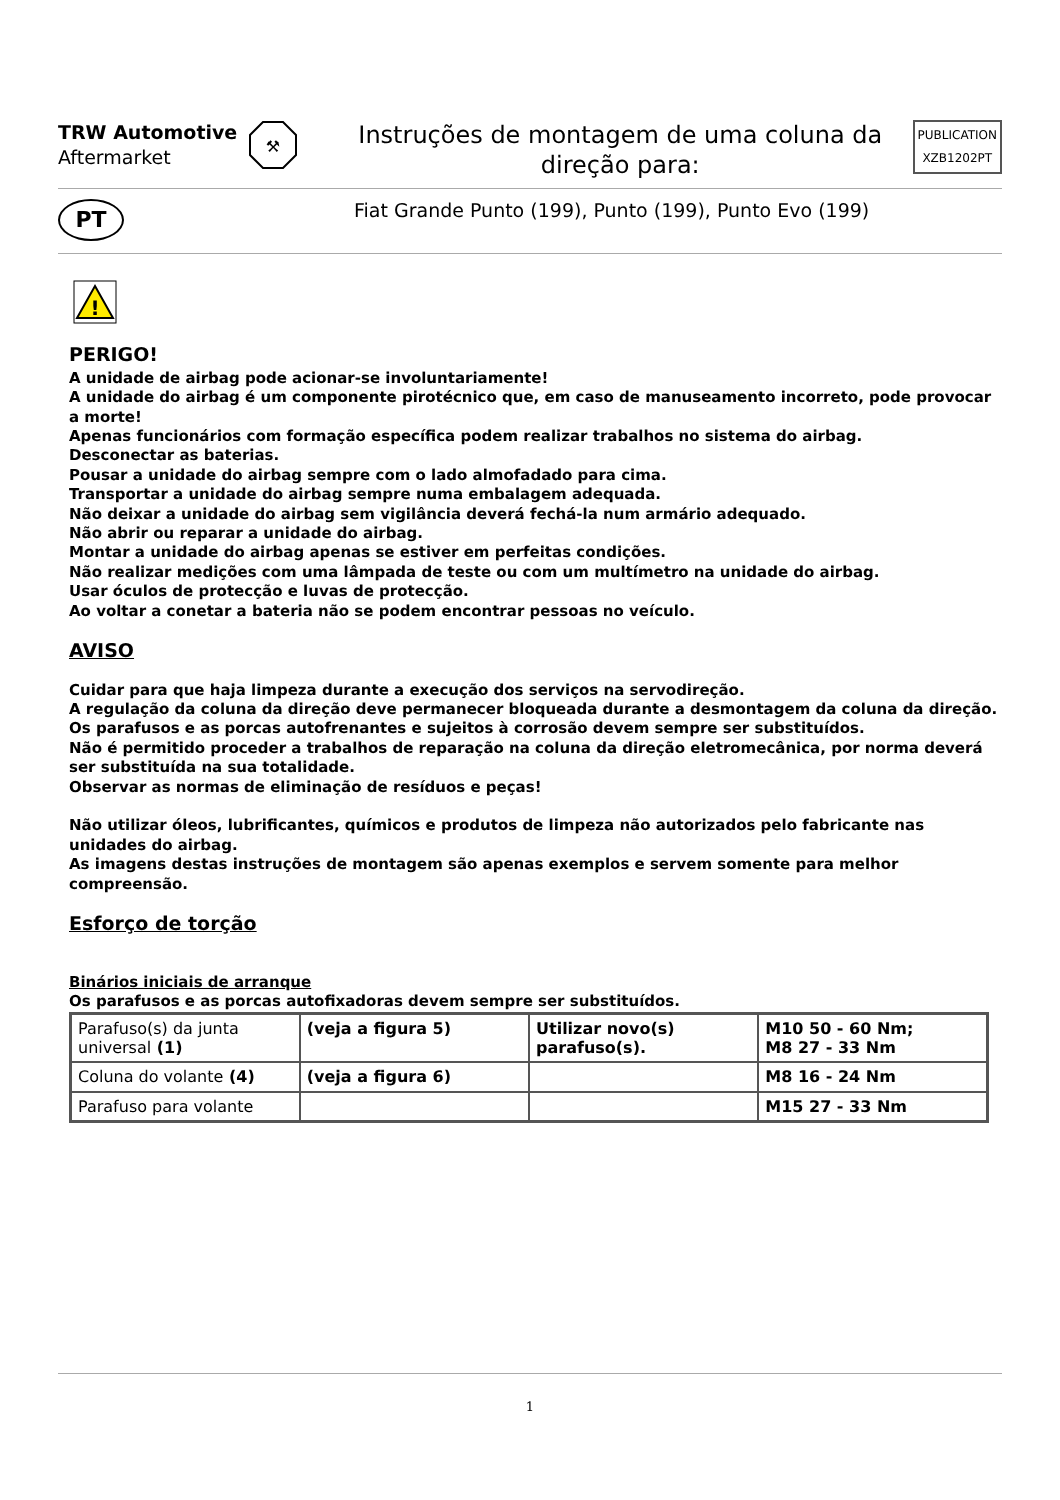TRW Automotive
Aftermarket
⚒
Instruções de montagem de uma coluna da direção para:
PUBLICATION
XZB1202PT
PT
Fiat Grande Punto (199), Punto (199), Punto Evo (199)
!
PERIGO!
A unidade de airbag pode acionar-se involuntariamente!
A unidade do airbag é um componente pirotécnico que, em caso de manuseamento incorreto, pode provocar a morte!
Apenas funcionários com formação específica podem realizar trabalhos no sistema do airbag.
Desconectar as baterias.
Pousar a unidade do airbag sempre com o lado almofadado para cima.
Transportar a unidade do airbag sempre numa embalagem adequada.
Não deixar a unidade do airbag sem vigilância deverá fechá-la num armário adequado.
Não abrir ou reparar a unidade do airbag.
Montar a unidade do airbag apenas se estiver em perfeitas condições.
Não realizar medições com uma lâmpada de teste ou com um multímetro na unidade do airbag.
Usar óculos de protecção e luvas de protecção.
Ao voltar a conetar a bateria não se podem encontrar pessoas no veículo.
AVISO
Cuidar para que haja limpeza durante a execução dos serviços na servodireção.
A regulação da coluna da direção deve permanecer bloqueada durante a desmontagem da coluna da direção.
Os parafusos e as porcas autofrenantes e sujeitos à corrosão devem sempre ser substituídos.
Não é permitido proceder a trabalhos de reparação na coluna da direção eletromecânica, por norma deverá ser substituída na sua totalidade.
Observar as normas de eliminação de resíduos e peças!
Não utilizar óleos, lubrificantes, químicos e produtos de limpeza não autorizados pelo fabricante nas unidades do airbag.
As imagens destas instruções de montagem são apenas exemplos e servem somente para melhor compreensão.
Esforço de torção
Binários iniciais de arranque
Os parafusos e as porcas autofixadoras devem sempre ser substituídos.
| Parafuso(s) da junta universal (1) | (veja a figura 5) | Utilizar novo(s) parafuso(s). | M10 50 - 60 Nm; M8 27 - 33 Nm |
| Coluna do volante (4) | (veja a figura 6) | | M8 16 - 24 Nm |
| Parafuso para volante | | | M15 27 - 33 Nm |
1